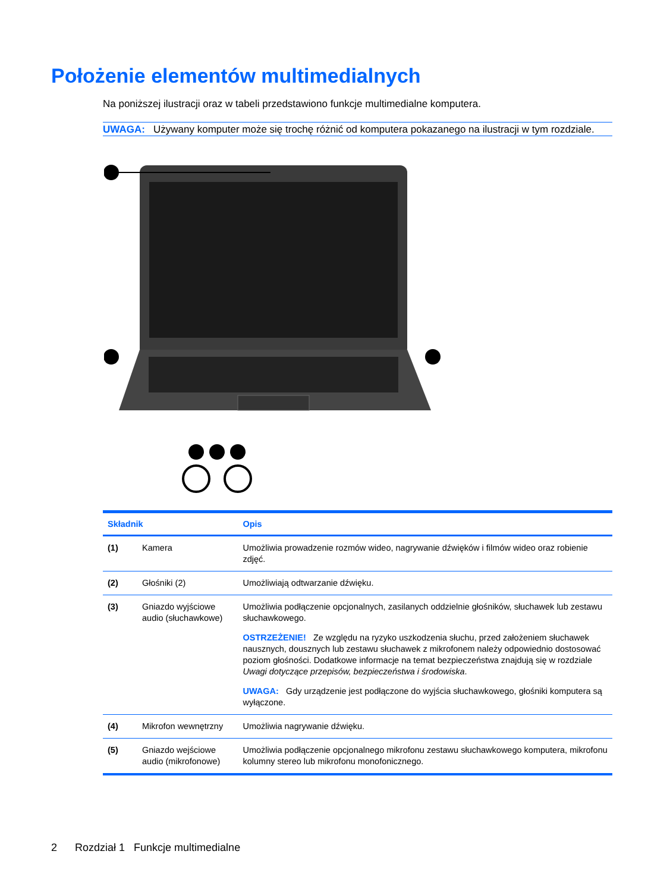Położenie elementów multimedialnych
Na poniższej ilustracji oraz w tabeli przedstawiono funkcje multimedialne komputera.
UWAGA: Używany komputer może się trochę różnić od komputera pokazanego na ilustracji w tym rozdziale.
| Składnik | | Opis |
| --- | --- | --- |
| (1) | Kamera | Umożliwia prowadzenie rozmów wideo, nagrywanie dźwięków i filmów wideo oraz robienie zdjęć. |
| (2) | Głośniki (2) | Umożliwiają odtwarzanie dźwięku. |
| (3) | Gniazdo wyjściowe audio (słuchawkowe) | Umożliwia podłączenie opcjonalnych, zasilanych oddzielnie głośników, słuchawek lub zestawu słuchawkowego. OSTRZEŻENIE! Ze względu na ryzyko uszkodzenia słuchu, przed założeniem słuchawek nausznych, dousznych lub zestawu słuchawek z mikrofonem należy odpowiednio dostosować poziom głośności. Dodatkowe informacje na temat bezpieczeństwa znajdują się w rozdziale Uwagi dotyczące przepisów, bezpieczeństwa i środowiska . UWAGA: Gdy urządzenie jest podłączone do wyjścia słuchawkowego, głośniki komputera są wyłączone. |
| (4) | Mikrofon wewnętrzny | Umożliwia nagrywanie dźwięku. |
| (5) | Gniazdo wejściowe audio (mikrofonowe) | Umożliwia podłączenie opcjonalnego mikrofonu zestawu słuchawkowego komputera, mikrofonu kolumny stereo lub mikrofonu monofonicznego. |
2 Rozdział 1 Funkcje multimedialne